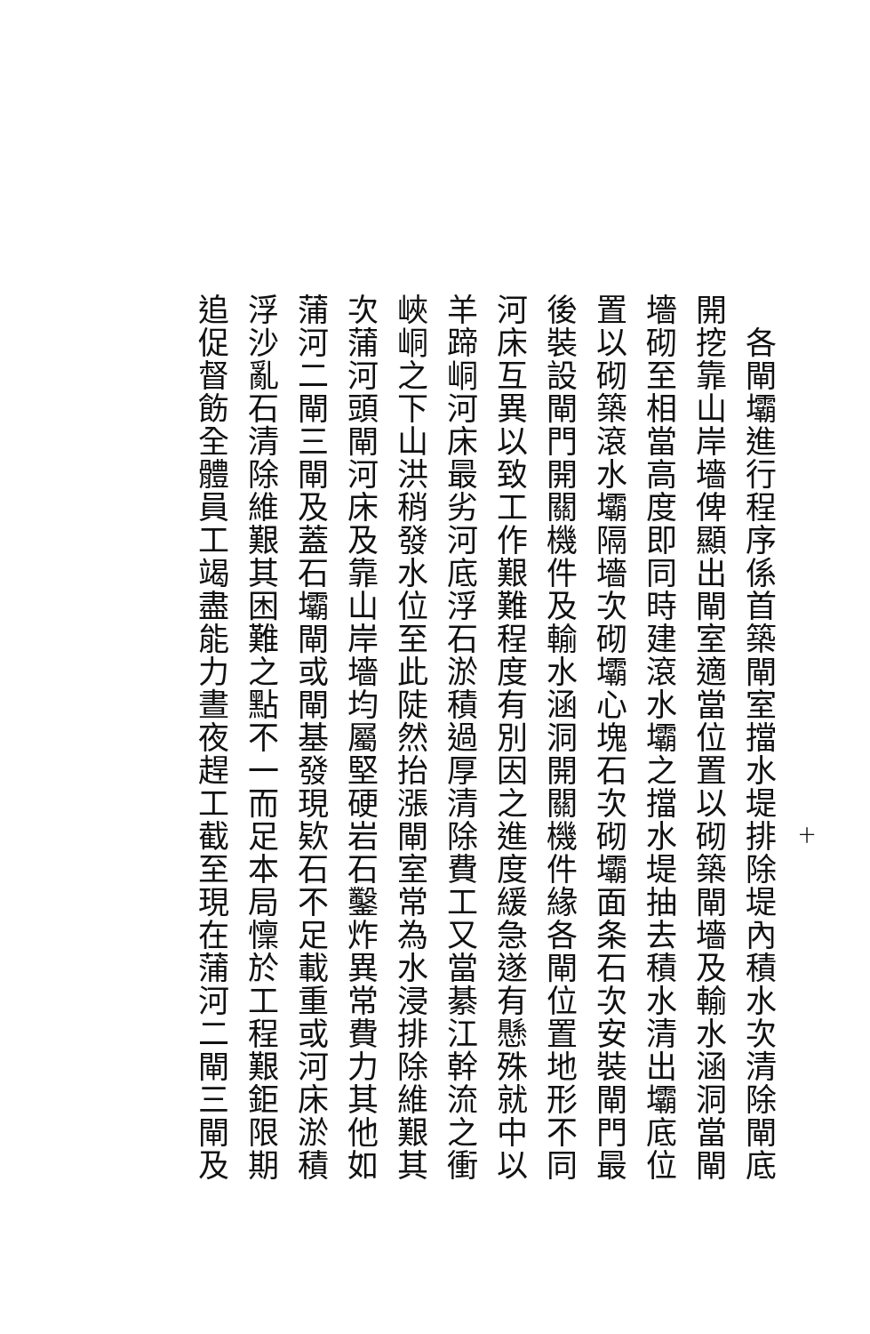十
各閘壩進行程序係首築閘室擋水堤排除堤內積水次清除閘底
開挖靠山岸墻俾顯出閘室適當位置以砌築閘墻及輸水涵洞當閘
墻砌至相當高度即同時建滾水壩之擋水堤抽去積水清出壩底位
置以砌築滾水壩隔墻次砌壩心塊石次砌壩面条石次安裝閘門最
後裝設閘門開關機件及輸水涵洞開關機件緣各閘位置地形不同
河床互異以致工作艱難程度有別因之進度緩急遂有懸殊就中以
羊蹄峒河床最劣河底浮石淤積過厚清除費工又當綦江幹流之衝
峽峒之下山洪稍發水位至此陡然抬漲閘室常為水浸排除維艱其
次蒲河頭閘河床及靠山岸墻均屬堅硬岩石鑿炸異常費力其他如
蒲河二閘三閘及蓋石壩閘或閘基發現欵石不足載重或河床淤積
浮沙亂石清除維艱其困難之點不一而足本局懍於工程艱鉅限期
追促督飭全體員工竭盡能力晝夜趕工截至現在蒲河二閘三閘及